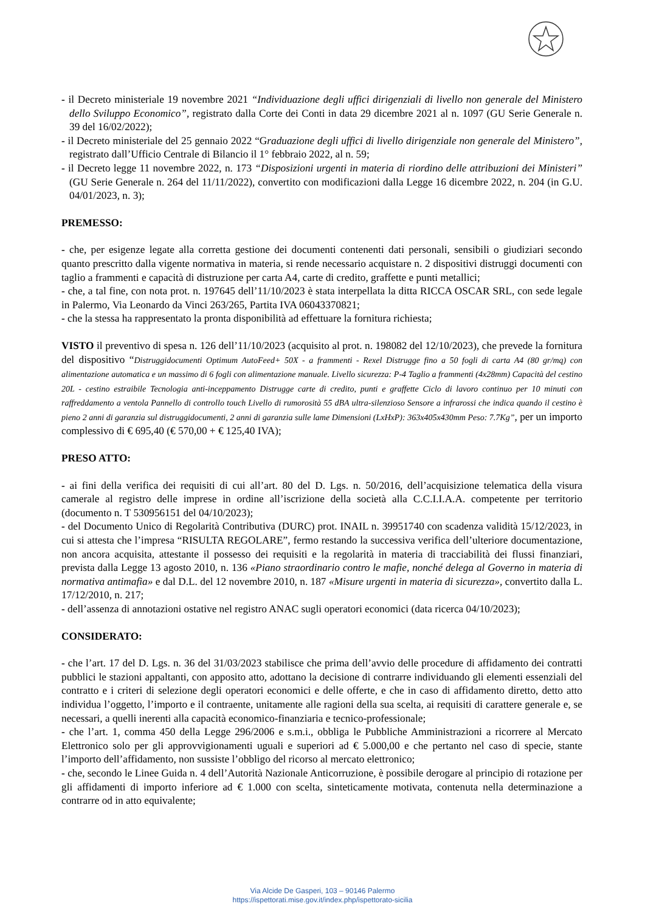- il Decreto ministeriale 19 novembre 2021 “Individuazione degli uffici dirigenziali di livello non generale del Ministero dello Sviluppo Economico”, registrato dalla Corte dei Conti in data 29 dicembre 2021 al n. 1097 (GU Serie Generale n. 39 del 16/02/2022);
- il Decreto ministeriale del 25 gennaio 2022 “Graduazione degli uffici di livello dirigenziale non generale del Ministero”, registrato dall’Ufficio Centrale di Bilancio il 1° febbraio 2022, al n. 59;
- il Decreto legge 11 novembre 2022, n. 173 “Disposizioni urgenti in materia di riordino delle attribuzioni dei Ministeri” (GU Serie Generale n. 264 del 11/11/2022), convertito con modificazioni dalla Legge 16 dicembre 2022, n. 204 (in G.U. 04/01/2023, n. 3);
PREMESSO:
- che, per esigenze legate alla corretta gestione dei documenti contenenti dati personali, sensibili o giudiziari secondo quanto prescritto dalla vigente normativa in materia, si rende necessario acquistare n. 2 dispositivi distruggi documenti con taglio a frammenti e capacità di distruzione per carta A4, carte di credito, graffette e punti metallici;
- che, a tal fine, con nota prot. n. 197645 dell’11/10/2023 è stata interpellata la ditta RICCA OSCAR SRL, con sede legale in Palermo, Via Leonardo da Vinci 263/265, Partita IVA 06043370821;
- che la stessa ha rappresentato la pronta disponibilità ad effettuare la fornitura richiesta;
VISTO il preventivo di spesa n. 126 dell’11/10/2023 (acquisito al prot. n. 198082 del 12/10/2023), che prevede la fornitura del dispositivo “Distruggidocumenti Optimum AutoFeed+ 50X - a frammenti - Rexel Distrugge fino a 50 fogli di carta A4 (80 gr/mq) con alimentazione automatica e un massimo di 6 fogli con alimentazione manuale. Livello sicurezza: P-4 Taglio a frammenti (4x28mm) Capacità del cestino 20L - cestino estraibile Tecnologia anti-inceppamento Distrugge carte di credito, punti e graffette Ciclo di lavoro continuo per 10 minuti con raffreddamento a ventola Pannello di controllo touch Livello di rumorosità 55 dBA ultra-silenzioso Sensore a infrarossi che indica quando il cestino è pieno 2 anni di garanzia sul distruggidocumenti, 2 anni di garanzia sulle lame Dimensioni (LxHxP): 363x405x430mm Peso: 7.7Kg”, per un importo complessivo di € 695,40 (€ 570,00 + € 125,40 IVA);
PRESO ATTO:
- ai fini della verifica dei requisiti di cui all’art. 80 del D. Lgs. n. 50/2016, dell’acquisizione telematica della visura camerale al registro delle imprese in ordine all’iscrizione della società alla C.C.I.I.A.A. competente per territorio (documento n. T 530956151 del 04/10/2023);
- del Documento Unico di Regolarità Contributiva (DURC) prot. INAIL n. 39951740 con scadenza validità 15/12/2023, in cui si attesta che l’impresa “RISULTA REGOLARE”, fermo restando la successiva verifica dell’ulteriore documentazione, non ancora acquisita, attestante il possesso dei requisiti e la regolarità in materia di tracciabilità dei flussi finanziari, prevista dalla Legge 13 agosto 2010, n. 136 «Piano straordinario contro le mafie, nonché delega al Governo in materia di normativa antimafia» e dal D.L. del 12 novembre 2010, n. 187 «Misure urgenti in materia di sicurezza», convertito dalla L. 17/12/2010, n. 217;
- dell’assenza di annotazioni ostative nel registro ANAC sugli operatori economici (data ricerca 04/10/2023);
CONSIDERATO:
- che l’art. 17 del D. Lgs. n. 36 del 31/03/2023 stabilisce che prima dell’avvio delle procedure di affidamento dei contratti pubblici le stazioni appaltanti, con apposito atto, adottano la decisione di contrarre individuando gli elementi essenziali del contratto e i criteri di selezione degli operatori economici e delle offerte, e che in caso di affidamento diretto, detto atto individua l’oggetto, l’importo e il contraente, unitamente alle ragioni della sua scelta, ai requisiti di carattere generale e, se necessari, a quelli inerenti alla capacità economico-finanziaria e tecnico-professionale;
- che l’art. 1, comma 450 della Legge 296/2006 e s.m.i., obbliga le Pubbliche Amministrazioni a ricorrere al Mercato Elettronico solo per gli approvvigionamenti uguali e superiori ad € 5.000,00 e che pertanto nel caso di specie, stante l’importo dell’affidamento, non sussiste l’obbligo del ricorso al mercato elettronico;
- che, secondo le Linee Guida n. 4 dell’Autorità Nazionale Anticorruzione, è possibile derogare al principio di rotazione per gli affidamenti di importo inferiore ad € 1.000 con scelta, sinteticamente motivata, contenuta nella determinazione a contrarre od in atto equivalente;
Via Alcide De Gasperi, 103 – 90146 Palermo
https://ispettorati.mise.gov.it/index.php/ispettorato-sicilia